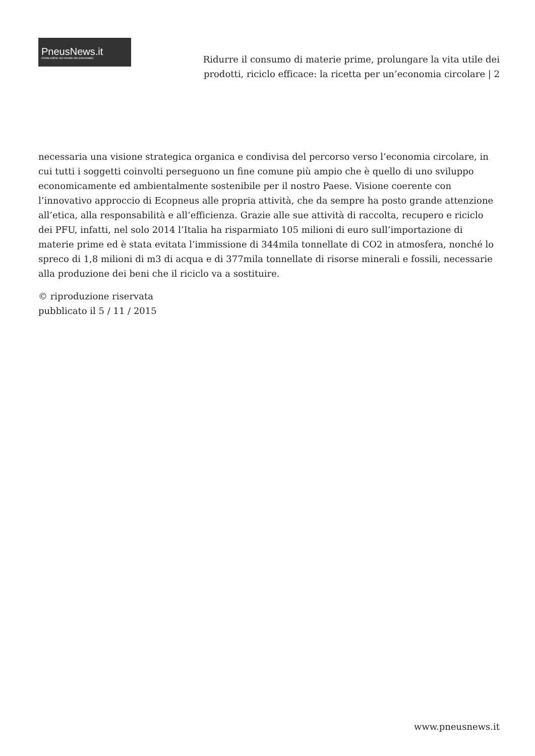PneusNews.it
rivista online sul mondo dei pneumatici
Ridurre il consumo di materie prime, prolungare la vita utile dei prodotti, riciclo efficace: la ricetta per un’economia circolare | 2
necessaria una visione strategica organica e condivisa del percorso verso l’economia circolare, in cui tutti i soggetti coinvolti perseguono un fine comune più ampio che è quello di uno sviluppo economicamente ed ambientalmente sostenibile per il nostro Paese. Visione coerente con l’innovativo approccio di Ecopneus alle propria attività, che da sempre ha posto grande attenzione all’etica, alla responsabilità e all’efficienza. Grazie alle sue attività di raccolta, recupero e riciclo dei PFU, infatti, nel solo 2014 l’Italia ha risparmiato 105 milioni di euro sull’importazione di materie prime ed è stata evitata l’immissione di 344mila tonnellate di CO2 in atmosfera, nonché lo spreco di 1,8 milioni di m3 di acqua e di 377mila tonnellate di risorse minerali e fossili, necessarie alla produzione dei beni che il riciclo va a sostituire.
© riproduzione riservata
pubblicato il 5 / 11 / 2015
www.pneusnews.it